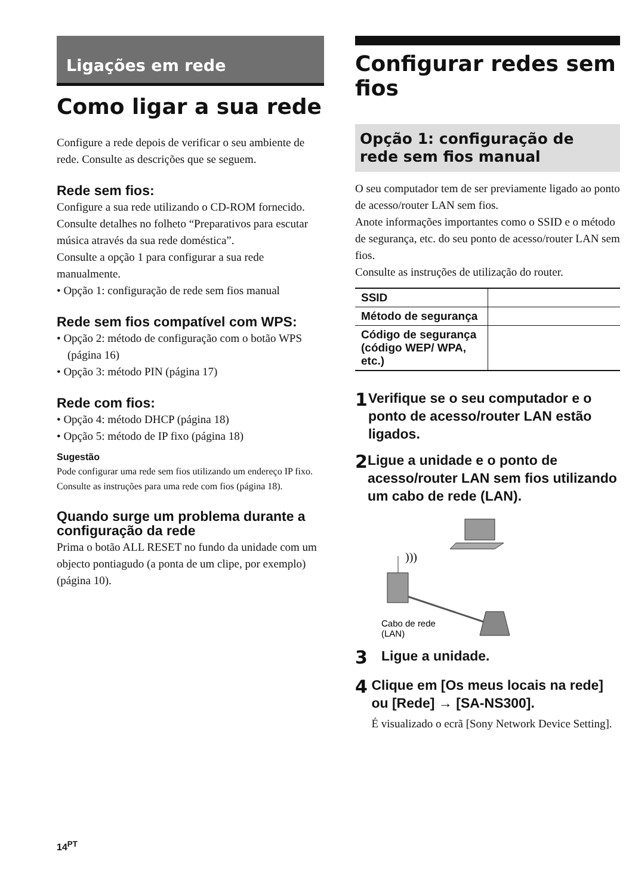Ligações em rede
Como ligar a sua rede
Configure a rede depois de verificar o seu ambiente de rede. Consulte as descrições que se seguem.
Rede sem fios:
Configure a sua rede utilizando o CD-ROM fornecido. Consulte detalhes no folheto “Preparativos para escutar música através da sua rede doméstica”.
Consulte a opção 1 para configurar a sua rede manualmente.
• Opção 1: configuração de rede sem fios manual
Rede sem fios compatível com WPS:
• Opção 2: método de configuração com o botão WPS (página 16)
• Opção 3: método PIN (página 17)
Rede com fios:
• Opção 4: método DHCP (página 18)
• Opção 5: método de IP fixo (página 18)
Sugestão
Pode configurar uma rede sem fios utilizando um endereço IP fixo. Consulte as instruções para uma rede com fios (página 18).
Quando surge um problema durante a configuração da rede
Prima o botão ALL RESET no fundo da unidade com um objecto pontiagudo (a ponta de um clipe, por exemplo) (página 10).
14<sup>PT</sup>
Configurar redes sem fios
Opção 1: configuração de rede sem fios manual
O seu computador tem de ser previamente ligado ao ponto de acesso/router LAN sem fios.
Anote informações importantes como o SSID e o método de segurança, etc. do seu ponto de acesso/router LAN sem fios.
Consulte as instruções de utilização do router.
| SSID | |
| Método de segurança | |
| Código de segurança (código WEP/ WPA, etc.) | |
1
Verifique se o seu computador e o ponto de acesso/router LAN estão ligados.
2
Ligue a unidade e o ponto de acesso/router LAN sem fios utilizando um cabo de rede (LAN).
)))
Cabo de rede
(LAN)
3
Ligue a unidade.
4
Clique em [Os meus locais na rede] ou [Rede] → [SA-NS300].
É visualizado o ecrã [Sony Network Device Setting].